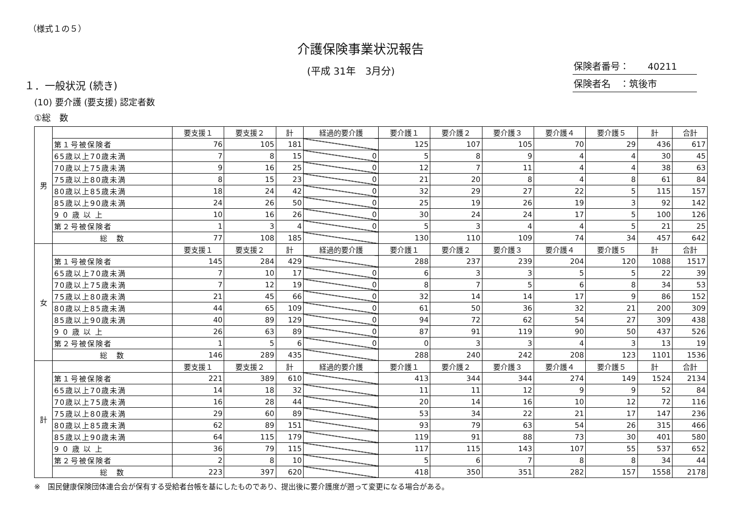（様式１の５）
介護保険事業状況報告
(平成 31年　3月分)
１．一般状況 (続き)
保険者番号：　　40211
保険者名　：筑後市
(10) 要介護 (要支援) 認定者数
①総　数
| 男 | | 要支援１ | 要支援２ | 計 | 経過的要介護 | 要介護１ | 要介護２ | 要介護３ | 要介護４ | 要介護５ | 計 | 合計 |
| | 第１号被保険者 | 76 | 105 | 181 | | 125 | 107 | 105 | 70 | 29 | 436 | 617 |
| | 65歳以上70歳未満 | 7 | 8 | 15 | 0 | 5 | 8 | 9 | 4 | 4 | 30 | 45 |
| | 70歳以上75歳未満 | 9 | 16 | 25 | 0 | 12 | 7 | 11 | 4 | 4 | 38 | 63 |
| | 75歳以上80歳未満 | 8 | 15 | 23 | 0 | 21 | 20 | 8 | 4 | 8 | 61 | 84 |
| | 80歳以上85歳未満 | 18 | 24 | 42 | 0 | 32 | 29 | 27 | 22 | 5 | 115 | 157 |
| | 85歳以上90歳未満 | 24 | 26 | 50 | 0 | 25 | 19 | 26 | 19 | 3 | 92 | 142 |
| | 9 0 歳 以 上 | 10 | 16 | 26 | 0 | 30 | 24 | 24 | 17 | 5 | 100 | 126 |
| | 第２号被保険者 | 1 | 3 | 4 | 0 | 5 | 3 | 4 | 4 | 5 | 21 | 25 |
| | 総 数 | 77 | 108 | 185 | | 130 | 110 | 109 | 74 | 34 | 457 | 642 |
| 女 | | 要支援１ | 要支援２ | 計 | 経過的要介護 | 要介護１ | 要介護２ | 要介護３ | 要介護４ | 要介護５ | 計 | 合計 |
| | 第１号被保険者 | 145 | 284 | 429 | | 288 | 237 | 239 | 204 | 120 | 1088 | 1517 |
| | 65歳以上70歳未満 | 7 | 10 | 17 | 0 | 6 | 3 | 3 | 5 | 5 | 22 | 39 |
| | 70歳以上75歳未満 | 7 | 12 | 19 | 0 | 8 | 7 | 5 | 6 | 8 | 34 | 53 |
| | 75歳以上80歳未満 | 21 | 45 | 66 | 0 | 32 | 14 | 14 | 17 | 9 | 86 | 152 |
| | 80歳以上85歳未満 | 44 | 65 | 109 | 0 | 61 | 50 | 36 | 32 | 21 | 200 | 309 |
| | 85歳以上90歳未満 | 40 | 89 | 129 | 0 | 94 | 72 | 62 | 54 | 27 | 309 | 438 |
| | 9 0 歳 以 上 | 26 | 63 | 89 | 0 | 87 | 91 | 119 | 90 | 50 | 437 | 526 |
| | 第２号被保険者 | 1 | 5 | 6 | 0 | 0 | 3 | 3 | 4 | 3 | 13 | 19 |
| | 総 数 | 146 | 289 | 435 | | 288 | 240 | 242 | 208 | 123 | 1101 | 1536 |
| 計 | | 要支援１ | 要支援２ | 計 | 経過的要介護 | 要介護１ | 要介護２ | 要介護３ | 要介護４ | 要介護５ | 計 | 合計 |
| | 第１号被保険者 | 221 | 389 | 610 | | 413 | 344 | 344 | 274 | 149 | 1524 | 2134 |
| | 65歳以上70歳未満 | 14 | 18 | 32 | | 11 | 11 | 12 | 9 | 9 | 52 | 84 |
| | 70歳以上75歳未満 | 16 | 28 | 44 | | 20 | 14 | 16 | 10 | 12 | 72 | 116 |
| | 75歳以上80歳未満 | 29 | 60 | 89 | | 53 | 34 | 22 | 21 | 17 | 147 | 236 |
| | 80歳以上85歳未満 | 62 | 89 | 151 | | 93 | 79 | 63 | 54 | 26 | 315 | 466 |
| | 85歳以上90歳未満 | 64 | 115 | 179 | | 119 | 91 | 88 | 73 | 30 | 401 | 580 |
| | 9 0 歳 以 上 | 36 | 79 | 115 | | 117 | 115 | 143 | 107 | 55 | 537 | 652 |
| | 第２号被保険者 | 2 | 8 | 10 | | 5 | 6 | 7 | 8 | 8 | 34 | 44 |
| | 総 数 | 223 | 397 | 620 | | 418 | 350 | 351 | 282 | 157 | 1558 | 2178 |
※　国民健康保険団体連合会が保有する受給者台帳を基にしたものであり、提出後に要介護度が遡って変更になる場合がある。